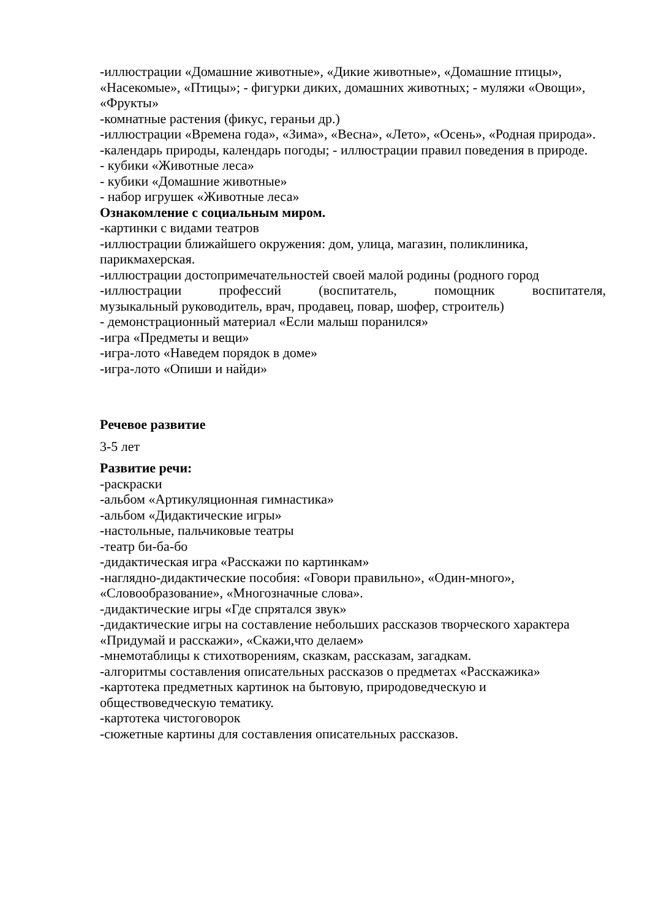-иллюстрации «Домашние животные», «Дикие животные», «Домашние птицы», «Насекомые», «Птицы»; - фигурки диких, домашних животных; - муляжи «Овощи», «Фрукты»
-комнатные растения (фикус, гераньи др.)
-иллюстрации «Времена года», «Зима», «Весна», «Лето», «Осень», «Родная природа».
-календарь природы, календарь погоды; - иллюстрации правил поведения в природе.
- кубики «Животные леса»
- кубики «Домашние животные»
- набор игрушек «Животные леса»
Ознакомление с социальным миром.
-картинки с видами театров
-иллюстрации ближайшего окружения: дом, улица, магазин, поликлиника, парикмахерская.
-иллюстрации достопримечательностей своей малой родины (родного город
-иллюстрации профессий (воспитатель, помощник воспитателя,
музыкальный руководитель, врач, продавец, повар, шофер, строитель)
- демонстрационный материал «Если малыш поранился»
-игра «Предметы и вещи»
-игра-лото «Наведем порядок в доме»
-игра-лото «Опиши и найди»
Речевое развитие
3-5 лет
Развитие речи:
-раскраски
-альбом «Артикуляционная гимнастика»
-альбом «Дидактические игры»
-настольные, пальчиковые театры
-театр би-ба-бо
-дидактическая игра «Расскажи по картинкам»
-наглядно-дидактические пособия: «Говори правильно», «Один-много», «Словообразование», «Многозначные слова».
-дидактические игры «Где спрятался звук»
-дидактические игры на составление небольших рассказов творческого характера «Придумай и расскажи», «Скажи,что делаем»
-мнемотаблицы к стихотворениям, сказкам, рассказам, загадкам.
-алгоритмы составления описательных рассказов о предметах «Расскажика»
-картотека предметных картинок на бытовую, природоведческую и обществоведческую тематику.
-картотека чистоговорок
-сюжетные картины для составления описательных рассказов.